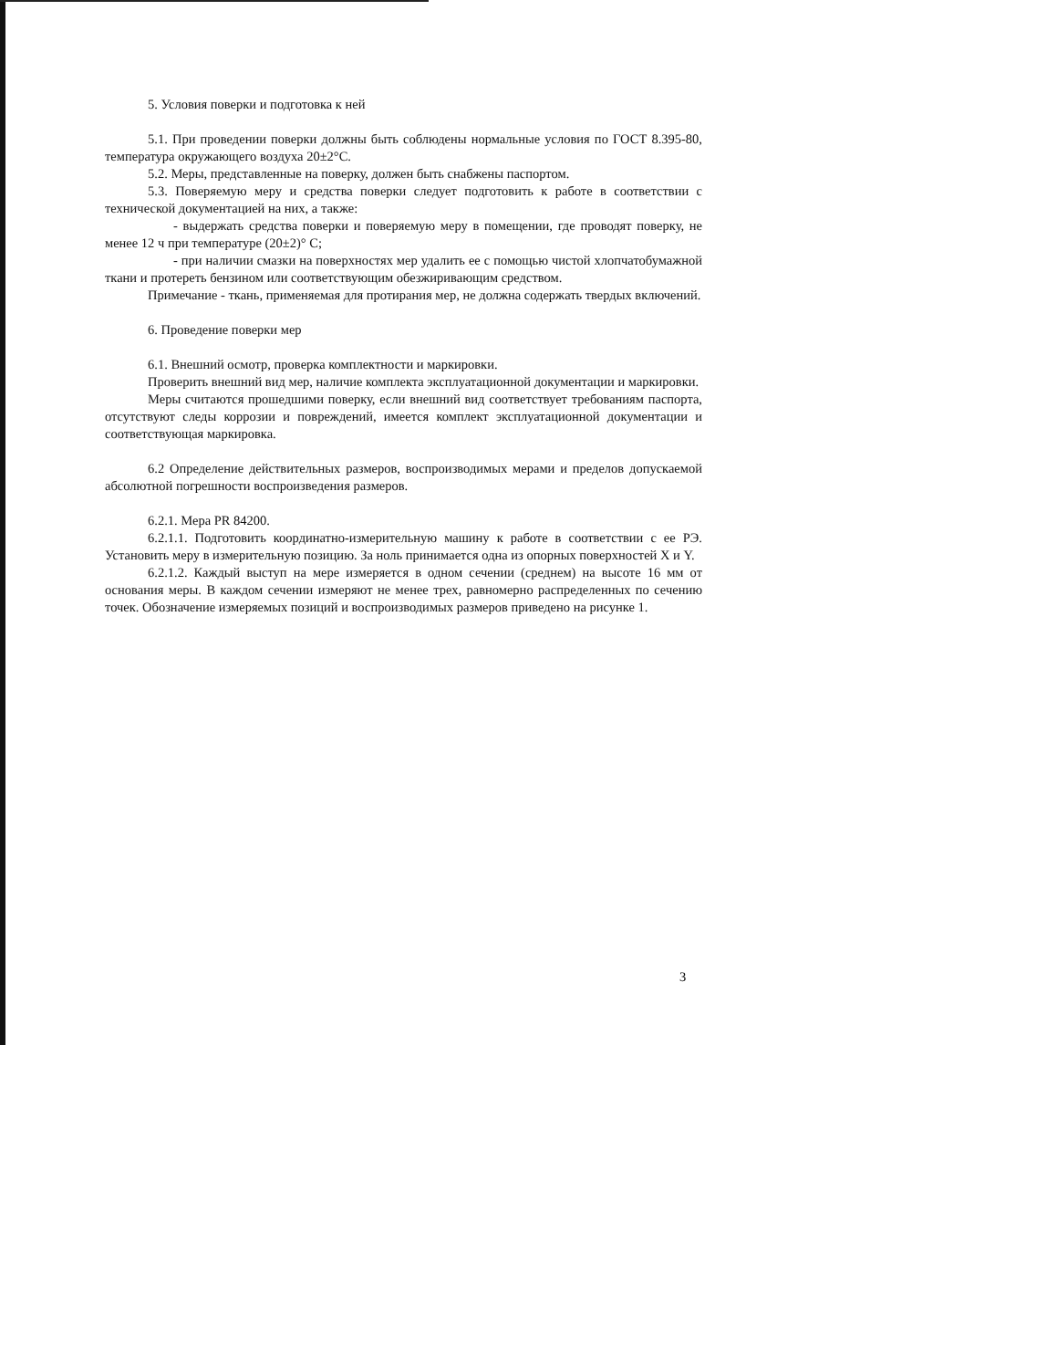5. Условия поверки и подготовка к ней
5.1. При проведении поверки должны быть соблюдены нормальные условия по ГОСТ 8.395-80, температура окружающего воздуха 20±2°С.
5.2. Меры, представленные на поверку, должен быть снабжены паспортом.
5.3. Поверяемую меру и средства поверки следует подготовить к работе в соответствии с технической документацией на них, а также:
- выдержать средства поверки и поверяемую меру в помещении, где проводят поверку, не менее 12 ч при температуре (20±2)° С;
- при наличии смазки на поверхностях мер удалить ее с помощью чистой хлопчатобумажной ткани и протереть бензином или соответствующим обезжиривающим средством.
Примечание - ткань, применяемая для протирания мер, не должна содержать твердых включений.
6. Проведение поверки мер
6.1. Внешний осмотр, проверка комплектности и маркировки.
Проверить внешний вид мер, наличие комплекта эксплуатационной документации и маркировки.
Меры считаются прошедшими поверку, если внешний вид соответствует требованиям паспорта, отсутствуют следы коррозии и повреждений, имеется комплект эксплуатационной документации и соответствующая маркировка.
6.2 Определение действительных размеров, воспроизводимых мерами и пределов допускаемой абсолютной погрешности воспроизведения размеров.
6.2.1. Мера PR 84200.
6.2.1.1. Подготовить координатно-измерительную машину к работе в соответствии с ее РЭ. Установить меру в измерительную позицию. За ноль принимается одна из опорных поверхностей X и Y.
6.2.1.2. Каждый выступ на мере измеряется в одном сечении (среднем) на высоте 16 мм от основания меры. В каждом сечении измеряют не менее трех, равномерно распределенных по сечению точек. Обозначение измеряемых позиций и воспроизводимых размеров приведено на рисунке 1.
3